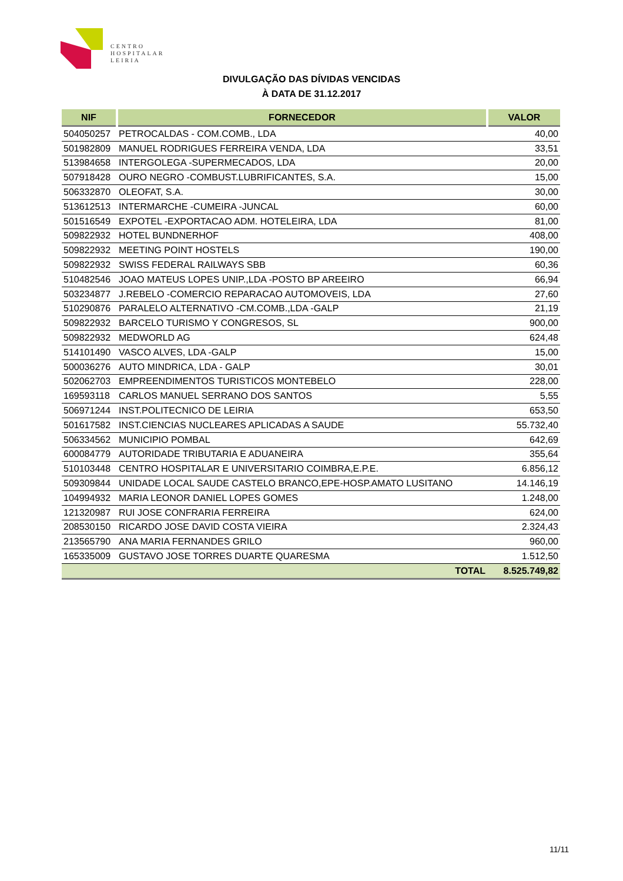CENTRO
HOSPITALAR
LEIRIA
DIVULGAÇÃO DAS DÍVIDAS VENCIDAS
À DATA DE 31.12.2017
| NIF | FORNECEDOR | VALOR |
| --- | --- | --- |
| 504050257 | PETROCALDAS - COM.COMB., LDA | 40,00 |
| 501982809 | MANUEL RODRIGUES FERREIRA VENDA, LDA | 33,51 |
| 513984658 | INTERGOLEGA -SUPERMECADOS, LDA | 20,00 |
| 507918428 | OURO NEGRO -COMBUST.LUBRIFICANTES, S.A. | 15,00 |
| 506332870 | OLEOFAT, S.A. | 30,00 |
| 513612513 | INTERMARCHE -CUMEIRA -JUNCAL | 60,00 |
| 501516549 | EXPOTEL -EXPORTACAO ADM. HOTELEIRA, LDA | 81,00 |
| 509822932 | HOTEL BUNDNERHOF | 408,00 |
| 509822932 | MEETING POINT HOSTELS | 190,00 |
| 509822932 | SWISS FEDERAL RAILWAYS SBB | 60,36 |
| 510482546 | JOAO MATEUS LOPES UNIP.,LDA -POSTO BP AREEIRO | 66,94 |
| 503234877 | J.REBELO -COMERCIO REPARACAO AUTOMOVEIS, LDA | 27,60 |
| 510290876 | PARALELO ALTERNATIVO -CM.COMB.,LDA -GALP | 21,19 |
| 509822932 | BARCELO TURISMO Y CONGRESOS, SL | 900,00 |
| 509822932 | MEDWORLD AG | 624,48 |
| 514101490 | VASCO ALVES, LDA -GALP | 15,00 |
| 500036276 | AUTO MINDRICA, LDA - GALP | 30,01 |
| 502062703 | EMPREENDIMENTOS TURISTICOS MONTEBELO | 228,00 |
| 169593118 | CARLOS MANUEL SERRANO DOS SANTOS | 5,55 |
| 506971244 | INST.POLITECNICO DE LEIRIA | 653,50 |
| 501617582 | INST.CIENCIAS NUCLEARES APLICADAS A SAUDE | 55.732,40 |
| 506334562 | MUNICIPIO POMBAL | 642,69 |
| 600084779 | AUTORIDADE TRIBUTARIA E ADUANEIRA | 355,64 |
| 510103448 | CENTRO HOSPITALAR E UNIVERSITARIO COIMBRA,E.P.E. | 6.856,12 |
| 509309844 | UNIDADE LOCAL SAUDE CASTELO BRANCO,EPE-HOSP.AMATO LUSITANO | 14.146,19 |
| 104994932 | MARIA LEONOR DANIEL LOPES GOMES | 1.248,00 |
| 121320987 | RUI JOSE CONFRARIA FERREIRA | 624,00 |
| 208530150 | RICARDO JOSE DAVID COSTA VIEIRA | 2.324,43 |
| 213565790 | ANA MARIA FERNANDES GRILO | 960,00 |
| 165335009 | GUSTAVO JOSE TORRES DUARTE QUARESMA | 1.512,50 |
| | TOTAL | 8.525.749,82 |
11/11